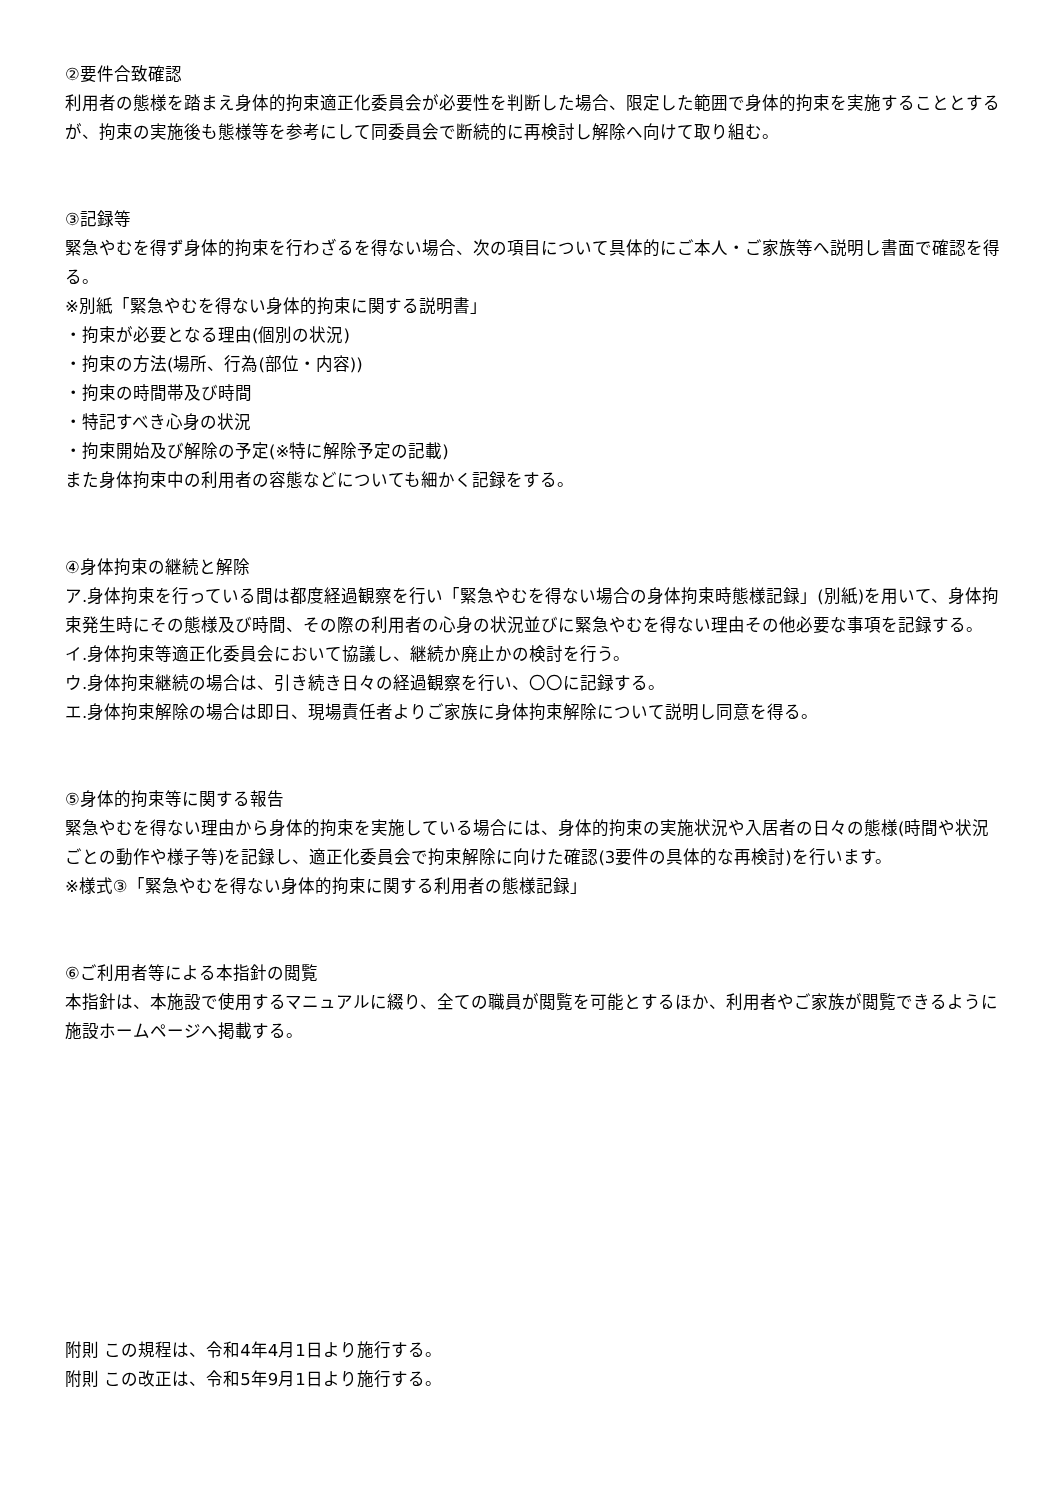②要件合致確認
利用者の態様を踏まえ身体的拘束適正化委員会が必要性を判断した場合、限定した範囲で身体的拘束を実施することとするが、拘束の実施後も態様等を参考にして同委員会で断続的に再検討し解除へ向けて取り組む。
③記録等
緊急やむを得ず身体的拘束を行わざるを得ない場合、次の項目について具体的にご本人・ご家族等へ説明し書面で確認を得る。
※別紙「緊急やむを得ない身体的拘束に関する説明書」
・拘束が必要となる理由(個別の状況)
・拘束の方法(場所、行為(部位・内容))
・拘束の時間帯及び時間
・特記すべき心身の状況
・拘束開始及び解除の予定(※特に解除予定の記載)
また身体拘束中の利用者の容態などについても細かく記録をする。
④身体拘束の継続と解除
ア.身体拘束を行っている間は都度経過観察を行い「緊急やむを得ない場合の身体拘束時態様記録」(別紙)を用いて、身体拘束発生時にその態様及び時間、その際の利用者の心身の状況並びに緊急やむを得ない理由その他必要な事項を記録する。
イ.身体拘束等適正化委員会において協議し、継続か廃止かの検討を行う。
ウ.身体拘束継続の場合は、引き続き日々の経過観察を行い、〇〇に記録する。
エ.身体拘束解除の場合は即日、現場責任者よりご家族に身体拘束解除について説明し同意を得る。
⑤身体的拘束等に関する報告
緊急やむを得ない理由から身体的拘束を実施している場合には、身体的拘束の実施状況や入居者の日々の態様(時間や状況ごとの動作や様子等)を記録し、適正化委員会で拘束解除に向けた確認(3要件の具体的な再検討)を行います。
※様式③「緊急やむを得ない身体的拘束に関する利用者の態様記録」
⑥ご利用者等による本指針の閲覧
本指針は、本施設で使用するマニュアルに綴り、全ての職員が閲覧を可能とするほか、利用者やご家族が閲覧できるように施設ホームページへ掲載する。
附則 この規程は、令和4年4月1日より施行する。
附則 この改正は、令和5年9月1日より施行する。